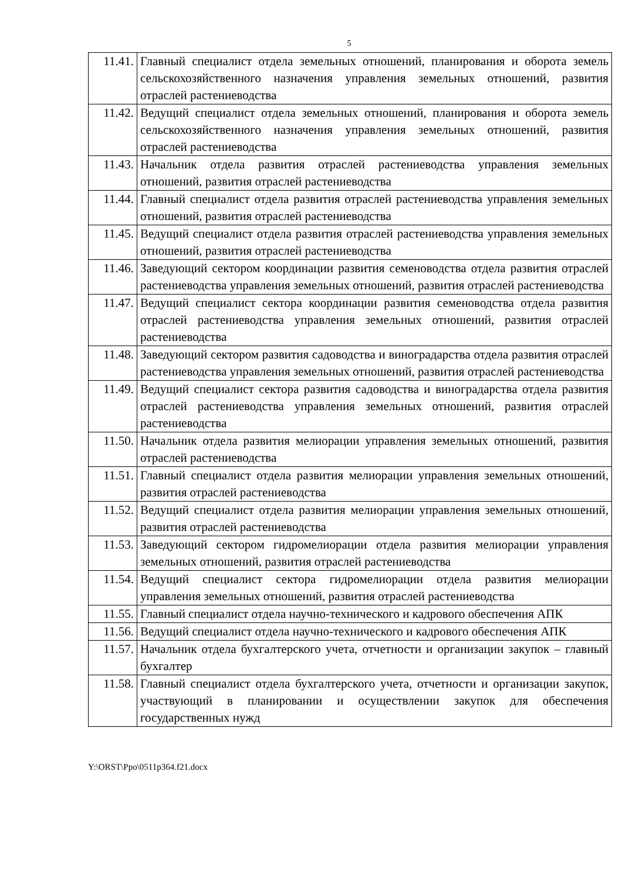5
| 11.41. | Главный специалист отдела земельных отношений, планирования и оборота земель сельскохозяйственного назначения управления земельных отношений, развития отраслей растениеводства |
| 11.42. | Ведущий специалист отдела земельных отношений, планирования и оборота земель сельскохозяйственного назначения управления земельных отношений, развития отраслей растениеводства |
| 11.43. | Начальник отдела развития отраслей растениеводства управления земельных отношений, развития отраслей растениеводства |
| 11.44. | Главный специалист отдела развития отраслей растениеводства управления земельных отношений, развития отраслей растениеводства |
| 11.45. | Ведущий специалист отдела развития отраслей растениеводства управления земельных отношений, развития отраслей растениеводства |
| 11.46. | Заведующий сектором координации развития семеноводства отдела развития отраслей растениеводства управления земельных отношений, развития отраслей растениеводства |
| 11.47. | Ведущий специалист сектора координации развития семеноводства отдела развития отраслей растениеводства управления земельных отношений, развития отраслей растениеводства |
| 11.48. | Заведующий сектором развития садоводства и виноградарства отдела развития отраслей растениеводства управления земельных отношений, развития отраслей растениеводства |
| 11.49. | Ведущий специалист сектора развития садоводства и виноградарства отдела развития отраслей растениеводства управления земельных отношений, развития отраслей растениеводства |
| 11.50. | Начальник отдела развития мелиорации управления земельных отношений, развития отраслей растениеводства |
| 11.51. | Главный специалист отдела развития мелиорации управления земельных отношений, развития отраслей растениеводства |
| 11.52. | Ведущий специалист отдела развития мелиорации управления земельных отношений, развития отраслей растениеводства |
| 11.53. | Заведующий сектором гидромелиорации отдела развития мелиорации управления земельных отношений, развития отраслей растениеводства |
| 11.54. | Ведущий специалист сектора гидромелиорации отдела развития мелиорации управления земельных отношений, развития отраслей растениеводства |
| 11.55. | Главный специалист отдела научно-технического и кадрового обеспечения АПК |
| 11.56. | Ведущий специалист отдела научно-технического и кадрового обеспечения АПК |
| 11.57. | Начальник отдела бухгалтерского учета, отчетности и организации закупок – главный бухгалтер |
| 11.58. | Главный специалист отдела бухгалтерского учета, отчетности и организации закупок, участвующий в планировании и осуществлении закупок для обеспечения государственных нужд |
Y:\ORST\Ppo\0511p364.f21.docx